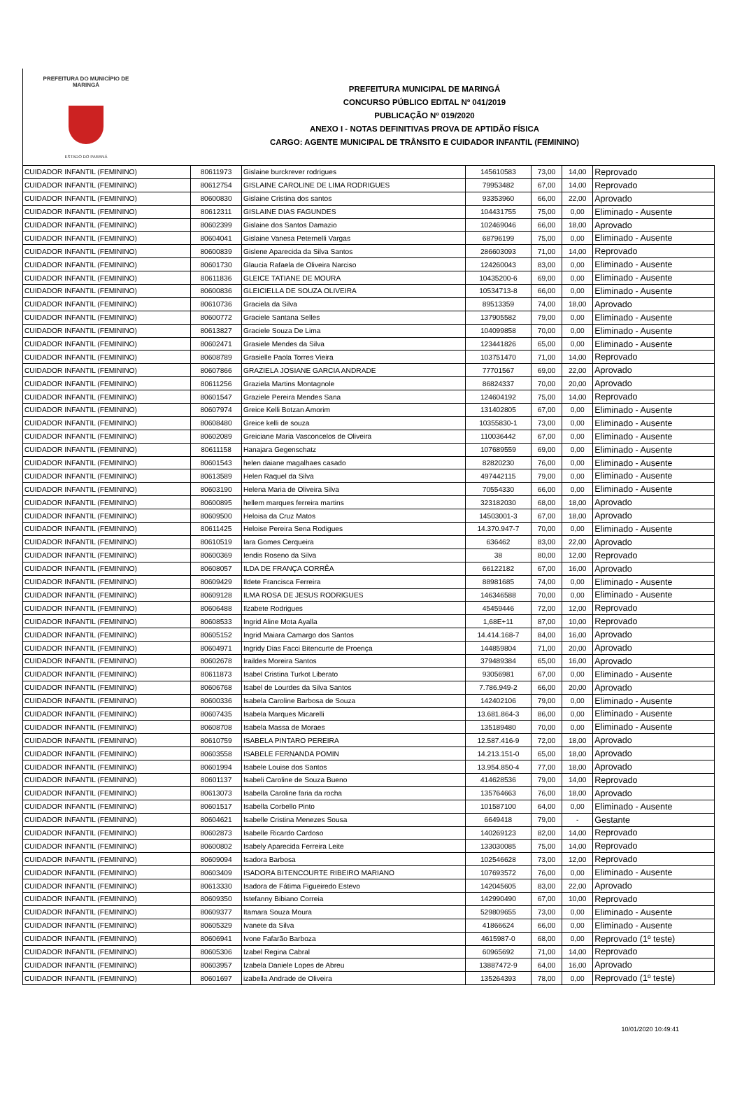PREFEITURA DO MUNICÍPIO DE MARINGÁ
ESTADO DO PARANÁ
PREFEITURA MUNICIPAL DE MARINGÁ
CONCURSO PÚBLICO EDITAL Nº 041/2019
PUBLICAÇÃO Nº 019/2020
ANEXO I - NOTAS DEFINITIVAS PROVA DE APTIDÃO FÍSICA
CARGO: AGENTE MUNICIPAL DE TRÂNSITO E CUIDADOR INFANTIL (FEMININO)
| CUIDADOR INFANTIL (FEMININO) | 80611973 | Gislaine burckrever rodrigues | 145610583 | 73,00 | 14,00 | Reprovado |
| CUIDADOR INFANTIL (FEMININO) | 80612754 | GISLAINE CAROLINE DE LIMA RODRIGUES | 79953482 | 67,00 | 14,00 | Reprovado |
| CUIDADOR INFANTIL (FEMININO) | 80600830 | Gislaine Cristina dos santos | 93353960 | 66,00 | 22,00 | Aprovado |
| CUIDADOR INFANTIL (FEMININO) | 80612311 | GISLAINE DIAS FAGUNDES | 104431755 | 75,00 | 0,00 | Eliminado - Ausente |
| CUIDADOR INFANTIL (FEMININO) | 80602399 | Gislaine dos Santos Damazio | 102469046 | 66,00 | 18,00 | Aprovado |
| CUIDADOR INFANTIL (FEMININO) | 80604041 | Gislaine Vanesa Peternelli Vargas | 68796199 | 75,00 | 0,00 | Eliminado - Ausente |
| CUIDADOR INFANTIL (FEMININO) | 80600839 | Gislene Aparecida da Silva Santos | 286603093 | 71,00 | 14,00 | Reprovado |
| CUIDADOR INFANTIL (FEMININO) | 80601730 | Glaucia Rafaela de Oliveira Narciso | 124260043 | 83,00 | 0,00 | Eliminado - Ausente |
| CUIDADOR INFANTIL (FEMININO) | 80611836 | GLEICE TATIANE DE MOURA | 10435200-6 | 69,00 | 0,00 | Eliminado - Ausente |
| CUIDADOR INFANTIL (FEMININO) | 80600836 | GLEICIELLA DE SOUZA OLIVEIRA | 10534713-8 | 66,00 | 0,00 | Eliminado - Ausente |
| CUIDADOR INFANTIL (FEMININO) | 80610736 | Graciela da Silva | 89513359 | 74,00 | 18,00 | Aprovado |
| CUIDADOR INFANTIL (FEMININO) | 80600772 | Graciele Santana Selles | 137905582 | 79,00 | 0,00 | Eliminado - Ausente |
| CUIDADOR INFANTIL (FEMININO) | 80613827 | Graciele Souza De Lima | 104099858 | 70,00 | 0,00 | Eliminado - Ausente |
| CUIDADOR INFANTIL (FEMININO) | 80602471 | Grasiele Mendes da Silva | 123441826 | 65,00 | 0,00 | Eliminado - Ausente |
| CUIDADOR INFANTIL (FEMININO) | 80608789 | Grasielle Paola Torres Vieira | 103751470 | 71,00 | 14,00 | Reprovado |
| CUIDADOR INFANTIL (FEMININO) | 80607866 | GRAZIELA JOSIANE GARCIA ANDRADE | 77701567 | 69,00 | 22,00 | Aprovado |
| CUIDADOR INFANTIL (FEMININO) | 80611256 | Graziela Martins Montagnole | 86824337 | 70,00 | 20,00 | Aprovado |
| CUIDADOR INFANTIL (FEMININO) | 80601547 | Graziele Pereira Mendes Sana | 124604192 | 75,00 | 14,00 | Reprovado |
| CUIDADOR INFANTIL (FEMININO) | 80607974 | Greice Kelli Botzan Amorim | 131402805 | 67,00 | 0,00 | Eliminado - Ausente |
| CUIDADOR INFANTIL (FEMININO) | 80608480 | Greice kelli de souza | 10355830-1 | 73,00 | 0,00 | Eliminado - Ausente |
| CUIDADOR INFANTIL (FEMININO) | 80602089 | Greiciane Maria Vasconcelos de Oliveira | 110036442 | 67,00 | 0,00 | Eliminado - Ausente |
| CUIDADOR INFANTIL (FEMININO) | 80611158 | Hanajara Gegenschatz | 107689559 | 69,00 | 0,00 | Eliminado - Ausente |
| CUIDADOR INFANTIL (FEMININO) | 80601543 | helen daiane magalhaes casado | 82820230 | 76,00 | 0,00 | Eliminado - Ausente |
| CUIDADOR INFANTIL (FEMININO) | 80613589 | Helen Raquel da Silva | 497442115 | 79,00 | 0,00 | Eliminado - Ausente |
| CUIDADOR INFANTIL (FEMININO) | 80603190 | Helena Maria de Oliveira Silva | 70554330 | 66,00 | 0,00 | Eliminado - Ausente |
| CUIDADOR INFANTIL (FEMININO) | 80600895 | hellem marques ferreira martins | 323182030 | 68,00 | 18,00 | Aprovado |
| CUIDADOR INFANTIL (FEMININO) | 80609500 | Heloisa da Cruz Matos | 14503001-3 | 67,00 | 18,00 | Aprovado |
| CUIDADOR INFANTIL (FEMININO) | 80611425 | Heloise Pereira Sena Rodigues | 14.370.947-7 | 70,00 | 0,00 | Eliminado - Ausente |
| CUIDADOR INFANTIL (FEMININO) | 80610519 | Iara Gomes Cerqueira | 636462 | 83,00 | 22,00 | Aprovado |
| CUIDADOR INFANTIL (FEMININO) | 80600369 | Iendis Roseno da Silva | 38 | 80,00 | 12,00 | Reprovado |
| CUIDADOR INFANTIL (FEMININO) | 80608057 | ILDA DE FRANÇA CORRÊA | 66122182 | 67,00 | 16,00 | Aprovado |
| CUIDADOR INFANTIL (FEMININO) | 80609429 | Ildete Francisca Ferreira | 88981685 | 74,00 | 0,00 | Eliminado - Ausente |
| CUIDADOR INFANTIL (FEMININO) | 80609128 | ILMA ROSA DE JESUS RODRIGUES | 146346588 | 70,00 | 0,00 | Eliminado - Ausente |
| CUIDADOR INFANTIL (FEMININO) | 80606488 | Ilzabete Rodrigues | 45459446 | 72,00 | 12,00 | Reprovado |
| CUIDADOR INFANTIL (FEMININO) | 80608533 | Ingrid Aline Mota Ayalla | 1,68E+11 | 87,00 | 10,00 | Reprovado |
| CUIDADOR INFANTIL (FEMININO) | 80605152 | Ingrid Maiara Camargo dos Santos | 14.414.168-7 | 84,00 | 16,00 | Aprovado |
| CUIDADOR INFANTIL (FEMININO) | 80604971 | Ingridy Dias Facci Bitencurte de Proença | 144859804 | 71,00 | 20,00 | Aprovado |
| CUIDADOR INFANTIL (FEMININO) | 80602678 | Iraildes Moreira Santos | 379489384 | 65,00 | 16,00 | Aprovado |
| CUIDADOR INFANTIL (FEMININO) | 80611873 | Isabel Cristina Turkot Liberato | 93056981 | 67,00 | 0,00 | Eliminado - Ausente |
| CUIDADOR INFANTIL (FEMININO) | 80606768 | Isabel de Lourdes da Silva Santos | 7.786.949-2 | 66,00 | 20,00 | Aprovado |
| CUIDADOR INFANTIL (FEMININO) | 80600336 | Isabela Caroline Barbosa de Souza | 142402106 | 79,00 | 0,00 | Eliminado - Ausente |
| CUIDADOR INFANTIL (FEMININO) | 80607435 | Isabela Marques Micarelli | 13.681.864-3 | 86,00 | 0,00 | Eliminado - Ausente |
| CUIDADOR INFANTIL (FEMININO) | 80608708 | Isabela Massa de Moraes | 135189480 | 70,00 | 0,00 | Eliminado - Ausente |
| CUIDADOR INFANTIL (FEMININO) | 80610759 | ISABELA PINTARO PEREIRA | 12.587.416-9 | 72,00 | 18,00 | Aprovado |
| CUIDADOR INFANTIL (FEMININO) | 80603558 | ISABELE FERNANDA POMIN | 14.213.151-0 | 65,00 | 18,00 | Aprovado |
| CUIDADOR INFANTIL (FEMININO) | 80601994 | Isabele Louise dos Santos | 13.954.850-4 | 77,00 | 18,00 | Aprovado |
| CUIDADOR INFANTIL (FEMININO) | 80601137 | Isabeli Caroline de Souza Bueno | 414628536 | 79,00 | 14,00 | Reprovado |
| CUIDADOR INFANTIL (FEMININO) | 80613073 | Isabella Caroline faria da rocha | 135764663 | 76,00 | 18,00 | Aprovado |
| CUIDADOR INFANTIL (FEMININO) | 80601517 | Isabella Corbello Pinto | 101587100 | 64,00 | 0,00 | Eliminado - Ausente |
| CUIDADOR INFANTIL (FEMININO) | 80604621 | Isabelle Cristina Menezes Sousa | 6649418 | 79,00 | - | Gestante |
| CUIDADOR INFANTIL (FEMININO) | 80602873 | Isabelle Ricardo Cardoso | 140269123 | 82,00 | 14,00 | Reprovado |
| CUIDADOR INFANTIL (FEMININO) | 80600802 | Isabely Aparecida Ferreira Leite | 133030085 | 75,00 | 14,00 | Reprovado |
| CUIDADOR INFANTIL (FEMININO) | 80609094 | Isadora Barbosa | 102546628 | 73,00 | 12,00 | Reprovado |
| CUIDADOR INFANTIL (FEMININO) | 80603409 | ISADORA BITENCOURTE RIBEIRO MARIANO | 107693572 | 76,00 | 0,00 | Eliminado - Ausente |
| CUIDADOR INFANTIL (FEMININO) | 80613330 | Isadora de Fátima Figueiredo Estevo | 142045605 | 83,00 | 22,00 | Aprovado |
| CUIDADOR INFANTIL (FEMININO) | 80609350 | Istefanny Bibiano Correia | 142990490 | 67,00 | 10,00 | Reprovado |
| CUIDADOR INFANTIL (FEMININO) | 80609377 | Itamara Souza Moura | 529809655 | 73,00 | 0,00 | Eliminado - Ausente |
| CUIDADOR INFANTIL (FEMININO) | 80605329 | Ivanete da Silva | 41866624 | 66,00 | 0,00 | Eliminado - Ausente |
| CUIDADOR INFANTIL (FEMININO) | 80606941 | Ivone Fafarão Barboza | 4615987-0 | 68,00 | 0,00 | Reprovado (1º teste) |
| CUIDADOR INFANTIL (FEMININO) | 80605306 | Izabel Regina Cabral | 60965692 | 71,00 | 14,00 | Reprovado |
| CUIDADOR INFANTIL (FEMININO) | 80603957 | Izabela Daniele Lopes de Abreu | 13887472-9 | 64,00 | 16,00 | Aprovado |
| CUIDADOR INFANTIL (FEMININO) | 80601697 | izabella Andrade de Oliveira | 135264393 | 78,00 | 0,00 | Reprovado (1º teste) |
10/01/2020 10:49:41